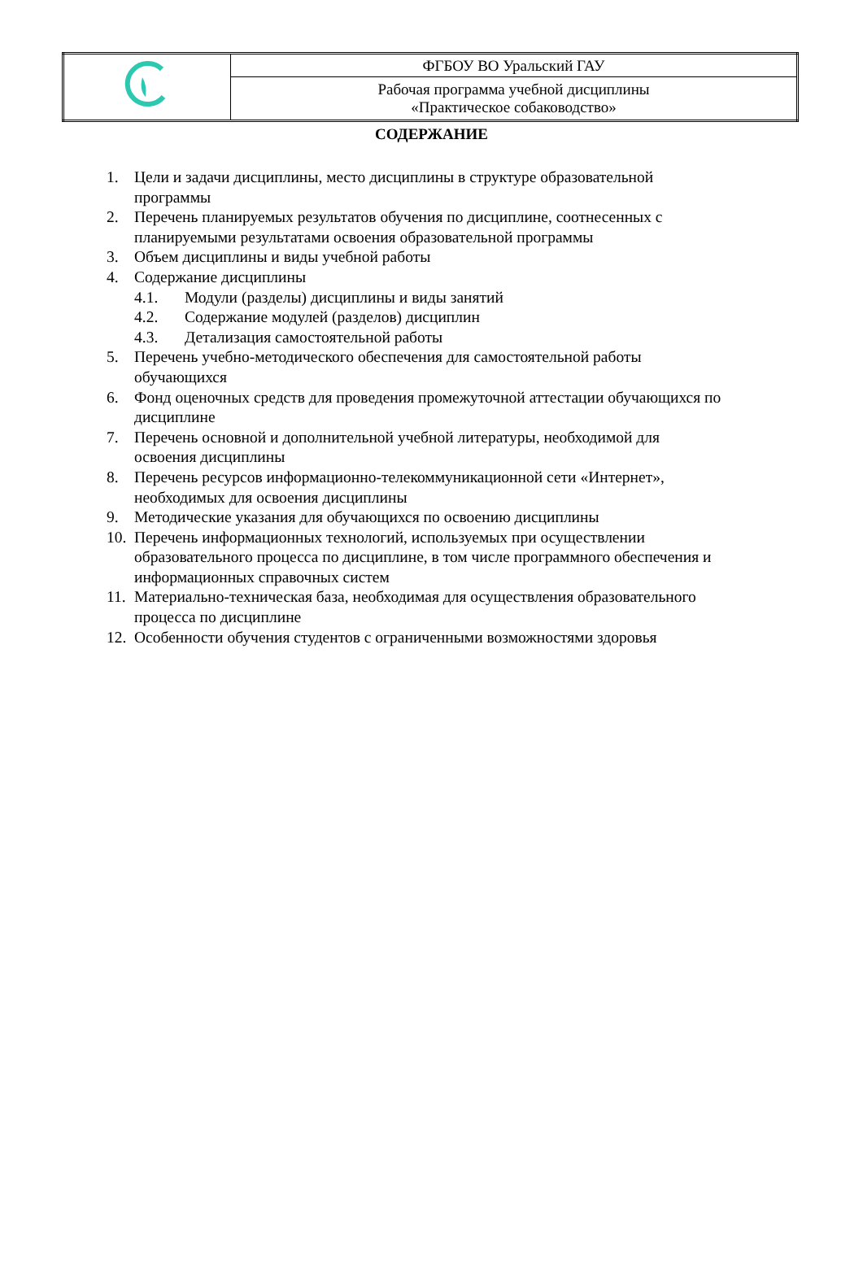| | ФГБОУ ВО Уральский ГАУ |
| | Рабочая программа учебной дисциплины «Практическое собаководство» |
СОДЕРЖАНИЕ
1. Цели и задачи дисциплины, место дисциплины в структуре образовательной программы
2. Перечень планируемых результатов обучения по дисциплине, соотнесенных с планируемыми результатами освоения образовательной программы
3. Объем дисциплины и виды учебной работы
4. Содержание дисциплины
4.1. Модули (разделы) дисциплины и виды занятий
4.2. Содержание модулей (разделов) дисциплин
4.3. Детализация самостоятельной работы
5. Перечень учебно-методического обеспечения для самостоятельной работы обучающихся
6. Фонд оценочных средств для проведения промежуточной аттестации обучающихся по дисциплине
7. Перечень основной и дополнительной учебной литературы, необходимой для освоения дисциплины
8. Перечень ресурсов информационно-телекоммуникационной сети «Интернет», необходимых для освоения дисциплины
9. Методические указания для обучающихся по освоению дисциплины
10. Перечень информационных технологий, используемых при осуществлении образовательного процесса по дисциплине, в том числе программного обеспечения и информационных справочных систем
11. Материально-техническая база, необходимая для осуществления образовательного процесса по дисциплине
12. Особенности обучения студентов с ограниченными возможностями здоровья